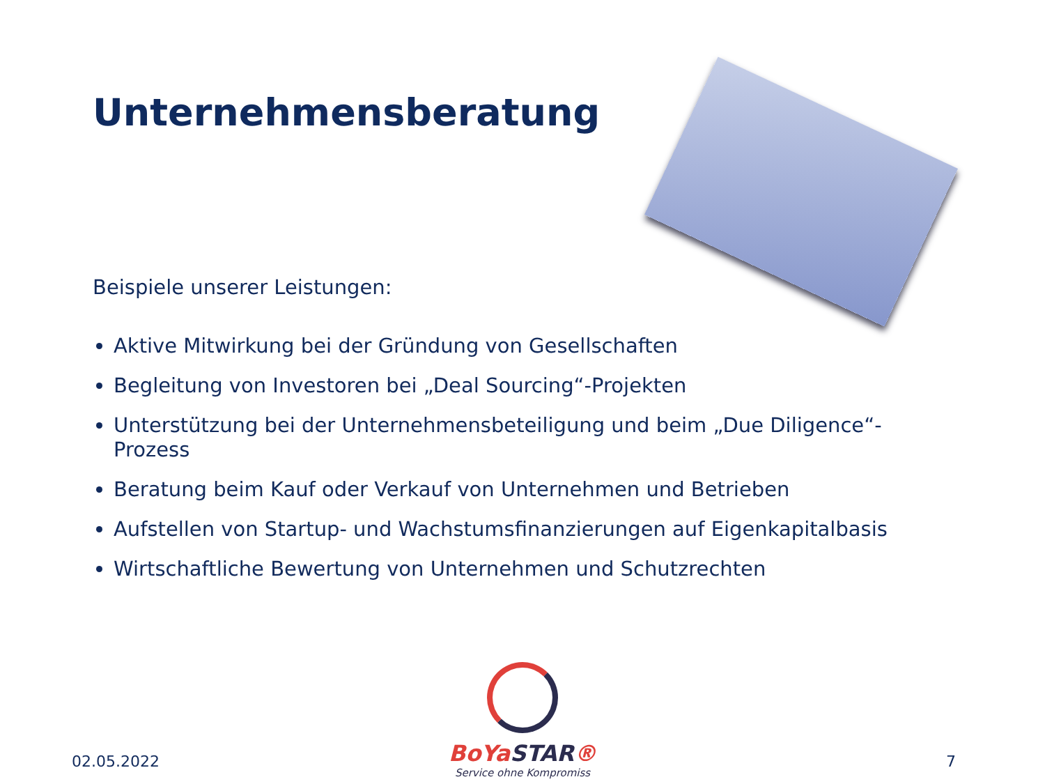Unternehmensberatung
Beispiele unserer Leistungen:
Aktive Mitwirkung bei der Gründung von Gesellschaften
Begleitung von Investoren bei „Deal Sourcing“-Projekten
Unterstützung bei der Unternehmensbeteiligung und beim „Due Diligence“-Prozess
Beratung beim Kauf oder Verkauf von Unternehmen und Betrieben
Aufstellen von Startup- und Wachstumsfinanzierungen auf Eigenkapitalbasis
Wirtschaftliche Bewertung von Unternehmen und Schutzrechten
02.05.2022
BoYaSTAR®
Service ohne Kompromiss
7